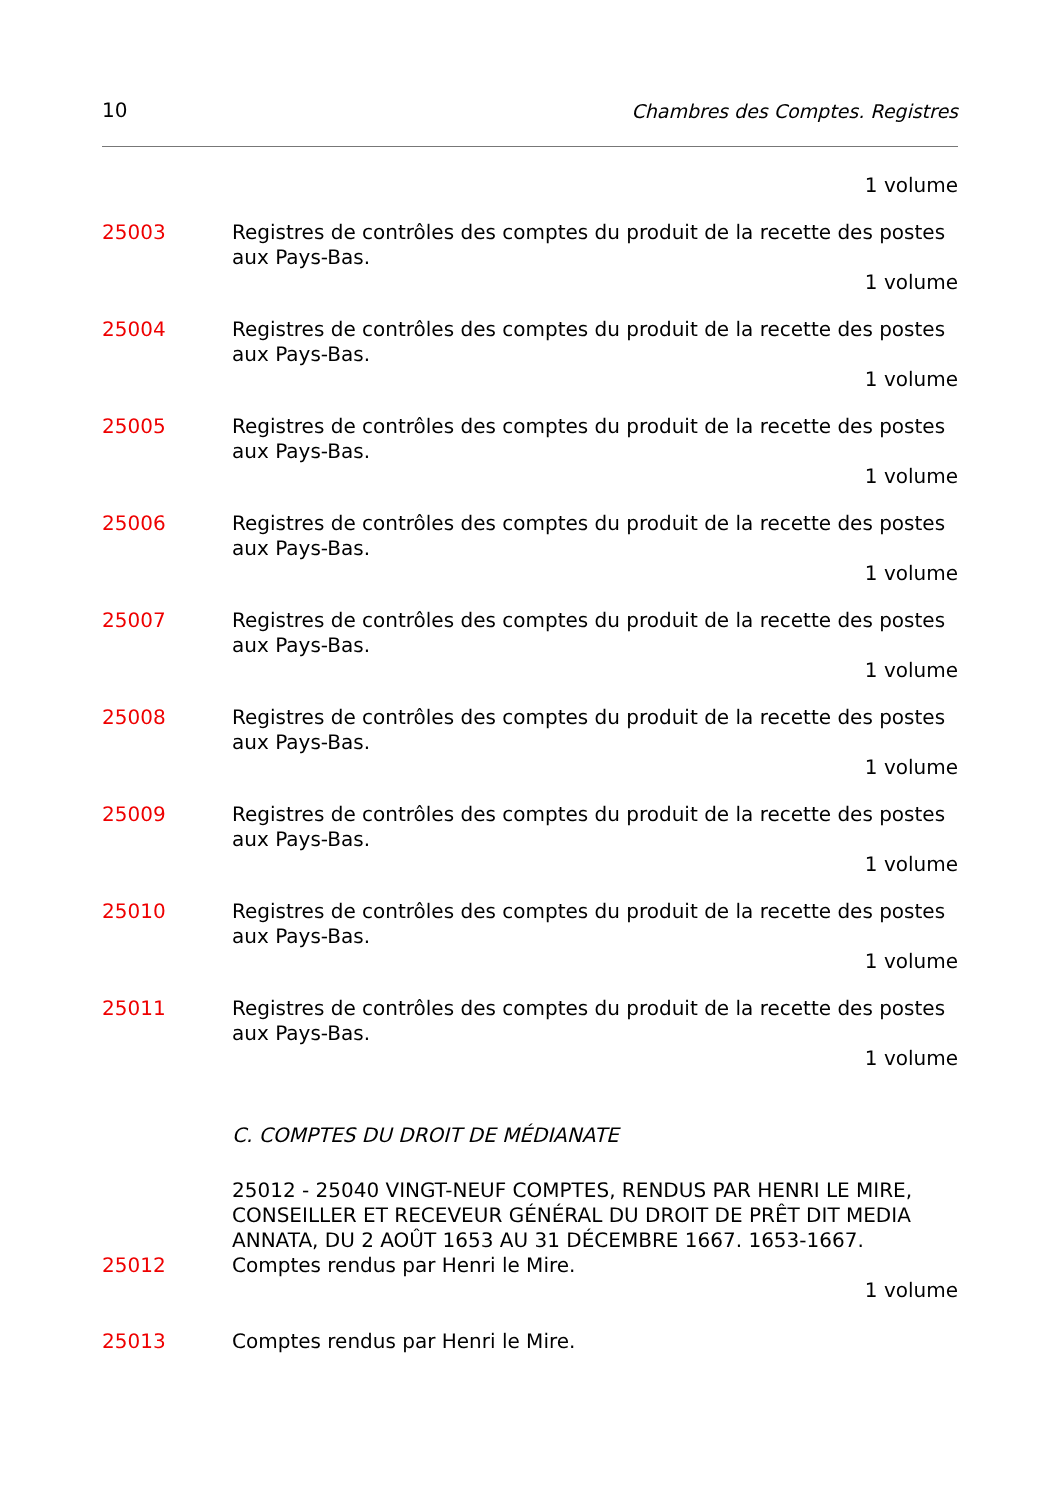10 Chambres des Comptes. Registres
1 volume
25003 Registres de contrôles des comptes du produit de la recette des postes aux Pays-Bas.
1 volume
25004 Registres de contrôles des comptes du produit de la recette des postes aux Pays-Bas.
1 volume
25005 Registres de contrôles des comptes du produit de la recette des postes aux Pays-Bas.
1 volume
25006 Registres de contrôles des comptes du produit de la recette des postes aux Pays-Bas.
1 volume
25007 Registres de contrôles des comptes du produit de la recette des postes aux Pays-Bas.
1 volume
25008 Registres de contrôles des comptes du produit de la recette des postes aux Pays-Bas.
1 volume
25009 Registres de contrôles des comptes du produit de la recette des postes aux Pays-Bas.
1 volume
25010 Registres de contrôles des comptes du produit de la recette des postes aux Pays-Bas.
1 volume
25011 Registres de contrôles des comptes du produit de la recette des postes aux Pays-Bas.
1 volume
C. COMPTES DU DROIT DE MÉDIANATE
25012 - 25040 VINGT-NEUF COMPTES, RENDUS PAR HENRI LE MIRE, CONSEILLER ET RECEVEUR GÉNÉRAL DU DROIT DE PRÊT DIT MEDIA ANNATA, DU 2 AOÛT 1653 AU 31 DÉCEMBRE 1667. 1653-1667.
25012 Comptes rendus par Henri le Mire.
1 volume
25013 Comptes rendus par Henri le Mire.